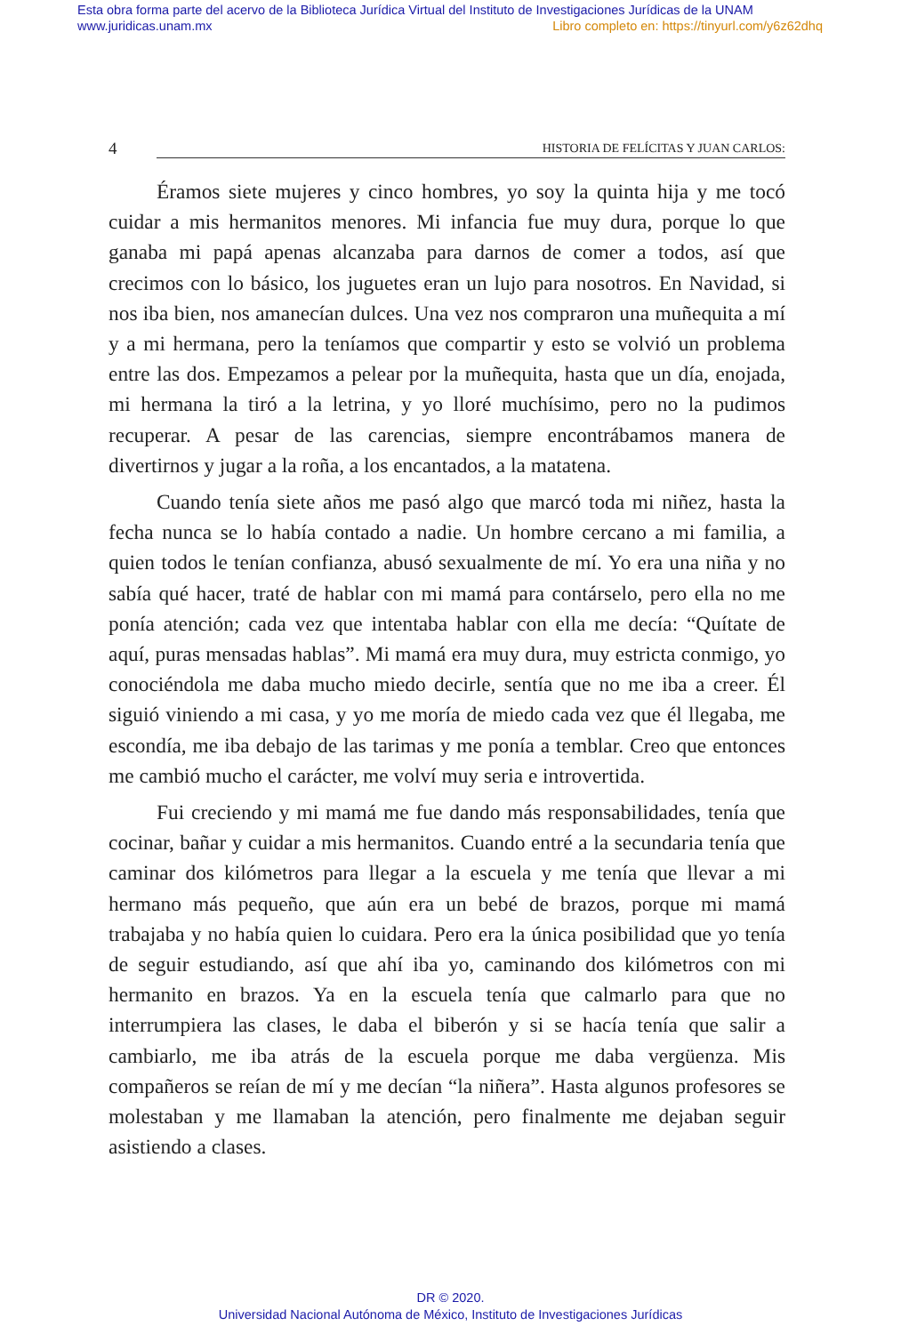Esta obra forma parte del acervo de la Biblioteca Jurídica Virtual del Instituto de Investigaciones Jurídicas de la UNAM
www.juridicas.unam.mx
Libro completo en: https://tinyurl.com/y6z62dhq
4 HISTORIA DE FELÍCITAS Y JUAN CARLOS:
Éramos siete mujeres y cinco hombres, yo soy la quinta hija y me tocó cuidar a mis hermanitos menores. Mi infancia fue muy dura, porque lo que ganaba mi papá apenas alcanzaba para darnos de comer a todos, así que crecimos con lo básico, los juguetes eran un lujo para nosotros. En Navidad, si nos iba bien, nos amanecían dulces. Una vez nos compraron una muñequita a mí y a mi hermana, pero la teníamos que compartir y esto se volvió un problema entre las dos. Empezamos a pelear por la muñequita, hasta que un día, enojada, mi hermana la tiró a la letrina, y yo lloré muchísimo, pero no la pudimos recuperar. A pesar de las carencias, siempre encontrábamos manera de divertirnos y jugar a la roña, a los encantados, a la matatena.
Cuando tenía siete años me pasó algo que marcó toda mi niñez, hasta la fecha nunca se lo había contado a nadie. Un hombre cercano a mi familia, a quien todos le tenían confianza, abusó sexualmente de mí. Yo era una niña y no sabía qué hacer, traté de hablar con mi mamá para contárselo, pero ella no me ponía atención; cada vez que intentaba hablar con ella me decía: “Quítate de aquí, puras mensadas hablas”. Mi mamá era muy dura, muy estricta conmigo, yo conociéndola me daba mucho miedo decirle, sentía que no me iba a creer. Él siguió viniendo a mi casa, y yo me moría de miedo cada vez que él llegaba, me escondía, me iba debajo de las tarimas y me ponía a temblar. Creo que entonces me cambió mucho el carácter, me volví muy seria e introvertida.
Fui creciendo y mi mamá me fue dando más responsabilidades, tenía que cocinar, bañar y cuidar a mis hermanitos. Cuando entré a la secundaria tenía que caminar dos kilómetros para llegar a la escuela y me tenía que llevar a mi hermano más pequeño, que aún era un bebé de brazos, porque mi mamá trabajaba y no había quien lo cuidara. Pero era la única posibilidad que yo tenía de seguir estudiando, así que ahí iba yo, caminando dos kilómetros con mi hermanito en brazos. Ya en la escuela tenía que calmarlo para que no interrumpiera las clases, le daba el biberón y si se hacía tenía que salir a cambiarlo, me iba atrás de la escuela porque me daba vergüenza. Mis compañeros se reían de mí y me decían “la niñera”. Hasta algunos profesores se molestaban y me llamaban la atención, pero finalmente me dejaban seguir asistiendo a clases.
DR © 2020.
Universidad Nacional Autónoma de México, Instituto de Investigaciones Jurídicas